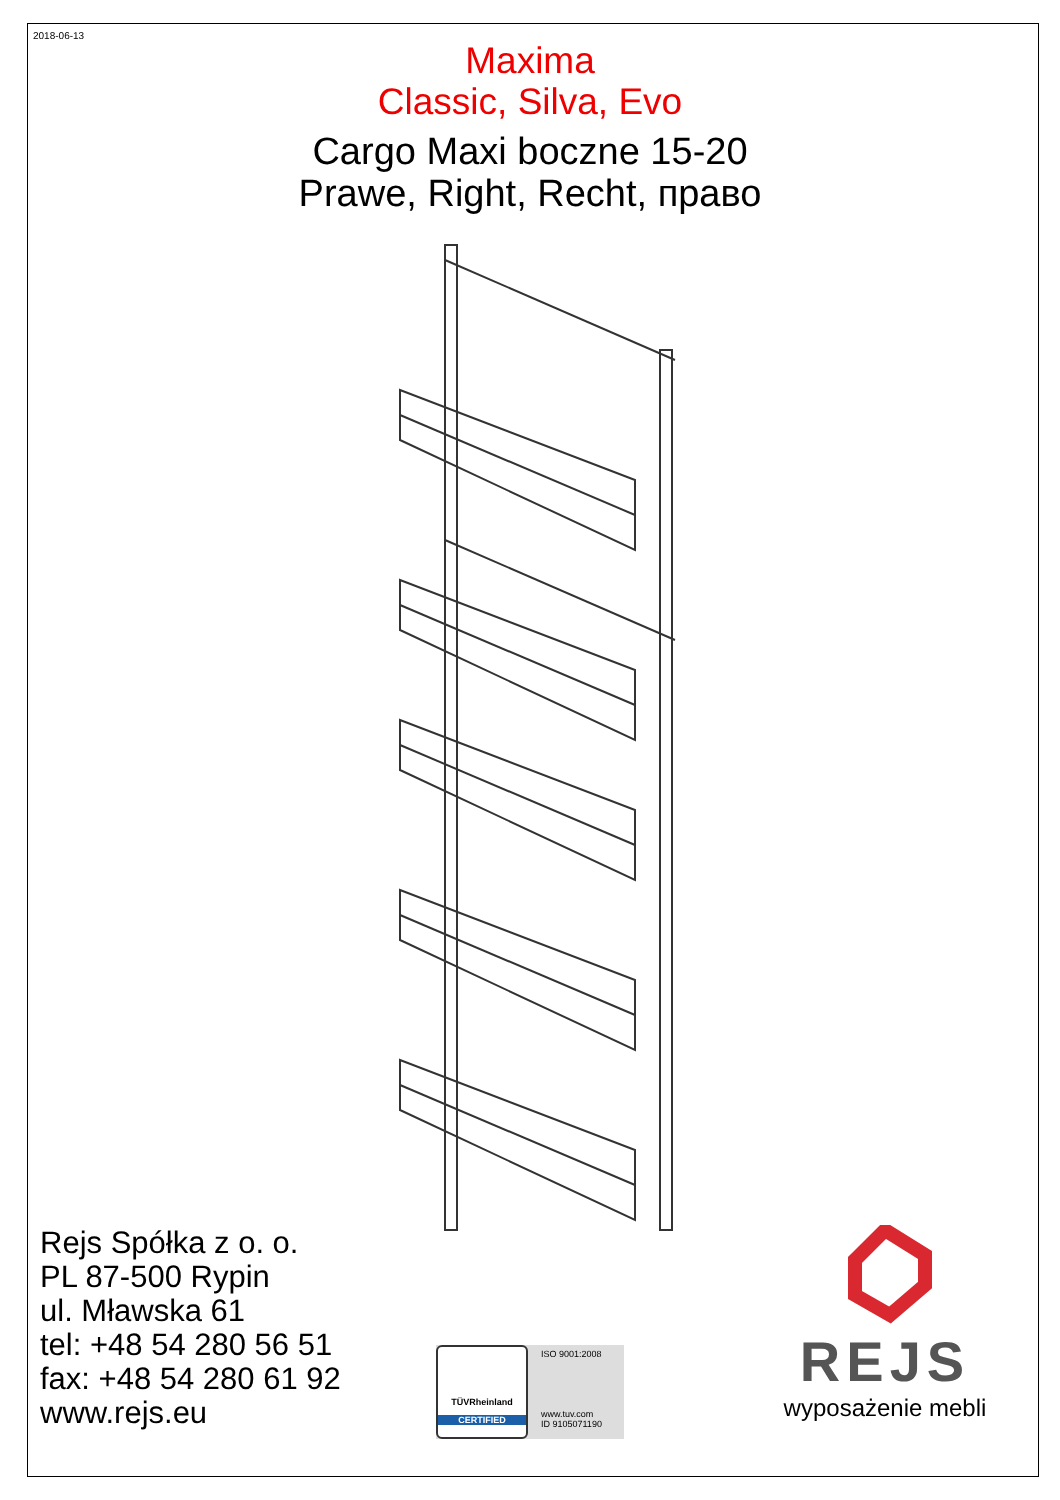2018-06-13
Maxima
Classic, Silva, Evo
Cargo Maxi boczne 15-20
Prawe, Right, Recht, право
Rejs Spółka z o. o.
PL 87-500 Rypin
ul. Mławska 61
tel: +48 54 280 56 51
fax: +48 54 280 61 92
www.rejs.eu
TÜVRheinland
CERTIFIED
ISO 9001:2008
www.tuv.com
ID 9105071190
REJS
wyposażenie mebli